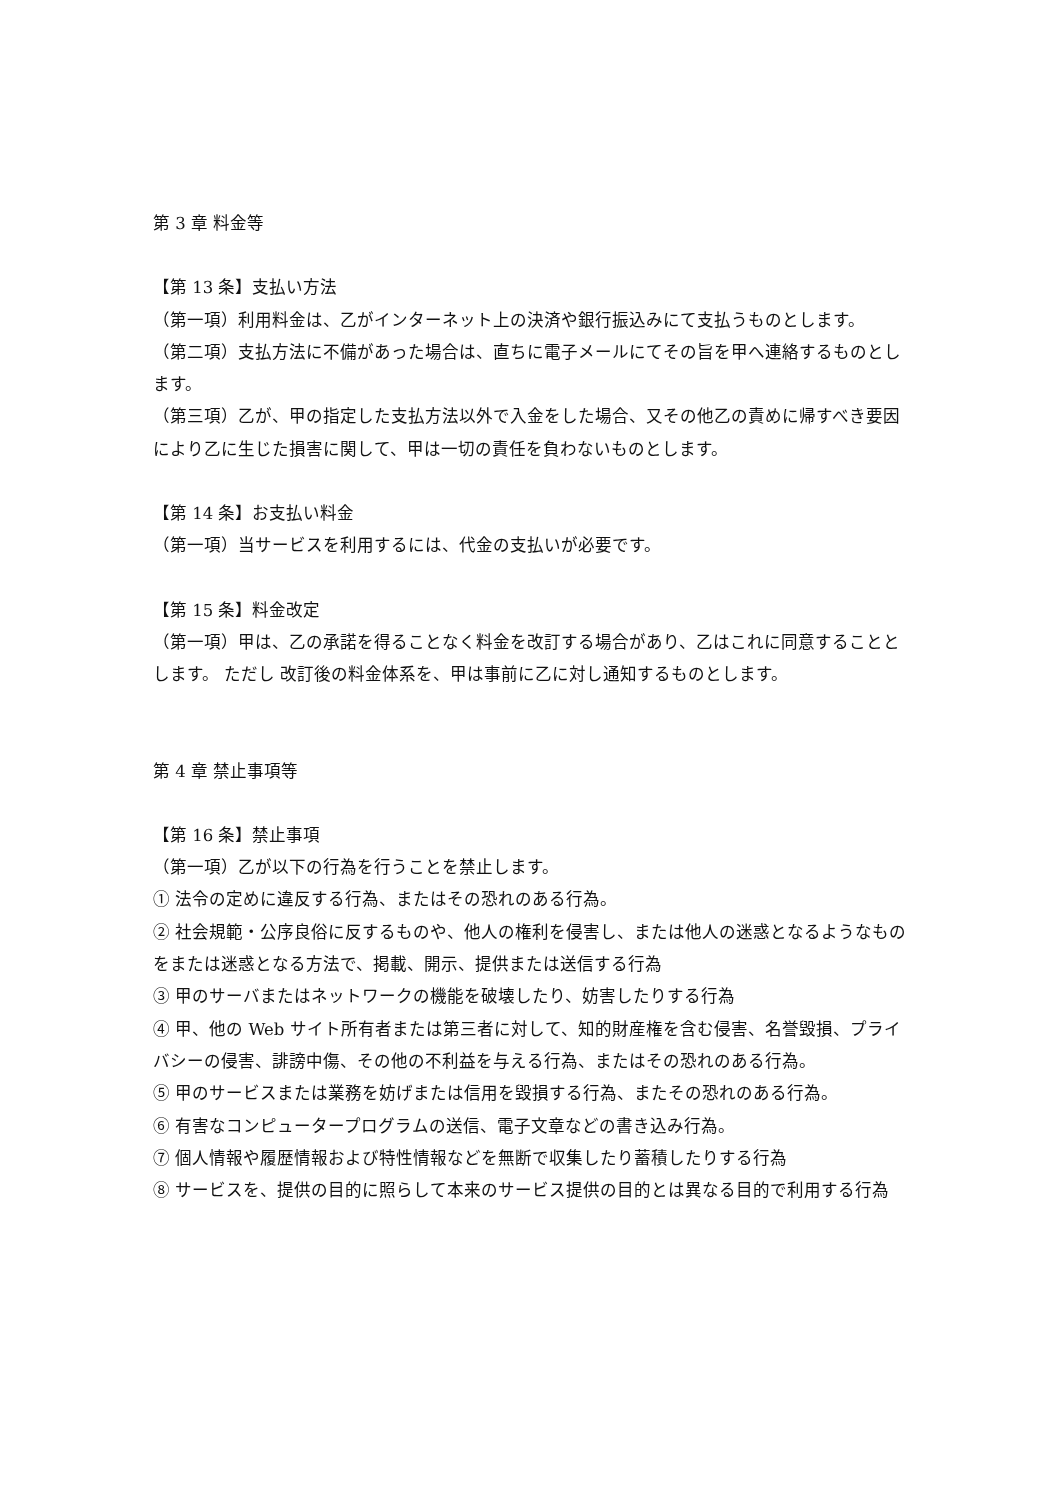第 3 章 料金等
【第 13 条】支払い方法
（第一項）利用料金は、乙がインターネット上の決済や銀行振込みにて支払うものとします。
（第二項）支払方法に不備があった場合は、直ちに電子メールにてその旨を甲へ連絡するものとします。
（第三項）乙が、甲の指定した支払方法以外で入金をした場合、又その他乙の責めに帰すべき要因により乙に生じた損害に関して、甲は一切の責任を負わないものとします。
【第 14 条】お支払い料金
（第一項）当サービスを利用するには、代金の支払いが必要です。
【第 15 条】料金改定
（第一項）甲は、乙の承諾を得ることなく料金を改訂する場合があり、乙はこれに同意することとします。 ただし 改訂後の料金体系を、甲は事前に乙に対し通知するものとします。
第 4 章 禁止事項等
【第 16 条】禁止事項
（第一項）乙が以下の行為を行うことを禁止します。
① 法令の定めに違反する行為、またはその恐れのある行為。
② 社会規範・公序良俗に反するものや、他人の権利を侵害し、または他人の迷惑となるようなものをまたは迷惑となる方法で、掲載、開示、提供または送信する行為
③ 甲のサーバまたはネットワークの機能を破壊したり、妨害したりする行為
④ 甲、他の Web サイト所有者または第三者に対して、知的財産権を含む侵害、名誉毀損、プライバシーの侵害、誹謗中傷、その他の不利益を与える行為、またはその恐れのある行為。
⑤ 甲のサービスまたは業務を妨げまたは信用を毀損する行為、またその恐れのある行為。
⑥ 有害なコンピュータープログラムの送信、電子文章などの書き込み行為。
⑦ 個人情報や履歴情報および特性情報などを無断で収集したり蓄積したりする行為
⑧ サービスを、提供の目的に照らして本来のサービス提供の目的とは異なる目的で利用する行為